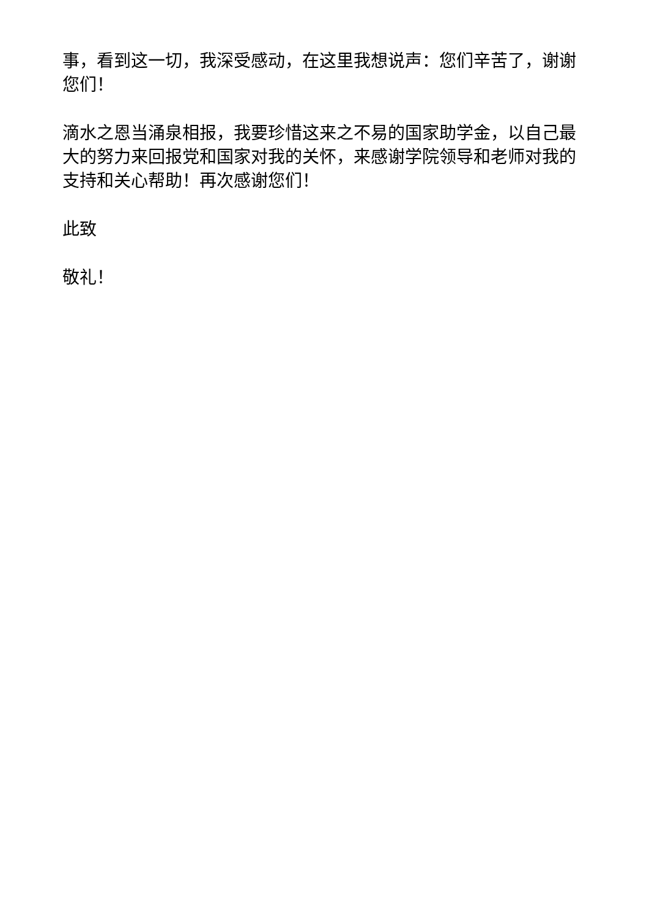事，看到这一切，我深受感动，在这里我想说声：您们辛苦了，谢谢您们！
滴水之恩当涌泉相报，我要珍惜这来之不易的国家助学金，以自己最大的努力来回报党和国家对我的关怀，来感谢学院领导和老师对我的支持和关心帮助！再次感谢您们！
此致
敬礼！